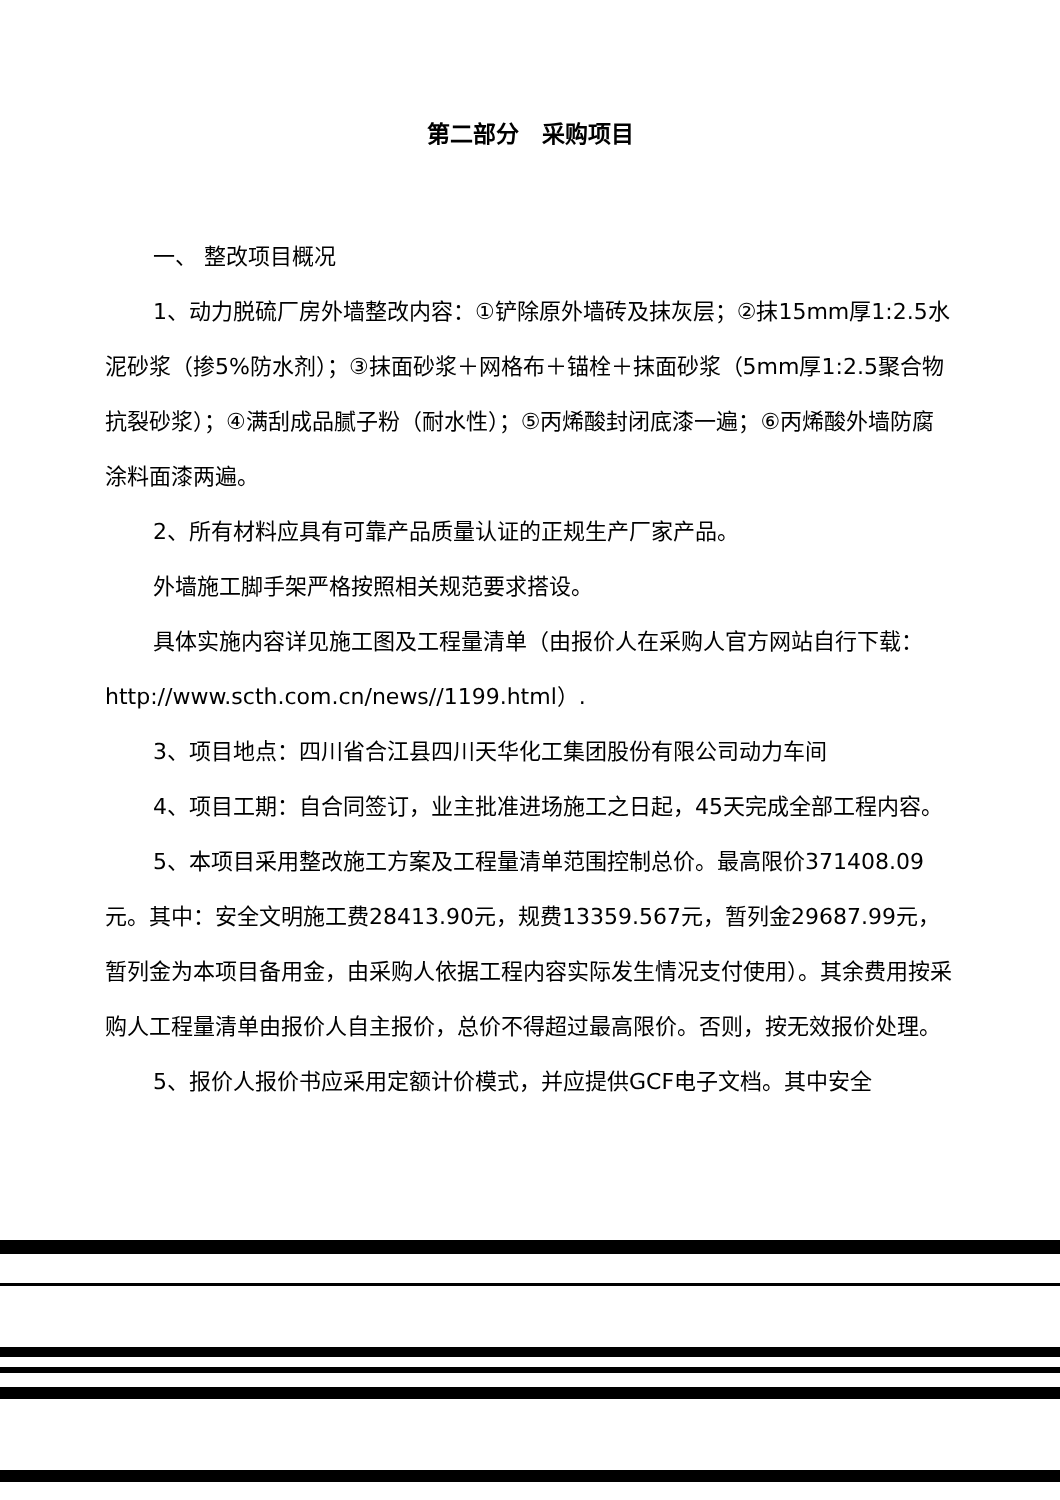第二部分　采购项目
一、 整改项目概况
1、动力脱硫厂房外墙整改内容：①铲除原外墙砖及抹灰层；②抹15mm厚1:2.5水泥砂浆（掺5%防水剂）；③抹面砂浆＋网格布＋锚栓＋抹面砂浆（5mm厚1:2.5聚合物抗裂砂浆）；④满刮成品腻子粉（耐水性）；⑤丙烯酸封闭底漆一遍；⑥丙烯酸外墙防腐涂料面漆两遍。
2、所有材料应具有可靠产品质量认证的正规生产厂家产品。
外墙施工脚手架严格按照相关规范要求搭设。
具体实施内容详见施工图及工程量清单（由报价人在采购人官方网站自行下载：http://www.scth.com.cn/news//1199.html）.
3、项目地点：四川省合江县四川天华化工集团股份有限公司动力车间
4、项目工期：自合同签订，业主批准进场施工之日起，45天完成全部工程内容。
5、本项目采用整改施工方案及工程量清单范围控制总价。最高限价371408.09元。其中：安全文明施工费28413.90元，规费13359.567元，暂列金29687.99元，暂列金为本项目备用金，由采购人依据工程内容实际发生情况支付使用）。其余费用按采购人工程量清单由报价人自主报价，总价不得超过最高限价。否则，按无效报价处理。
5、报价人报价书应采用定额计价模式，并应提供GCF电子文档。其中安全